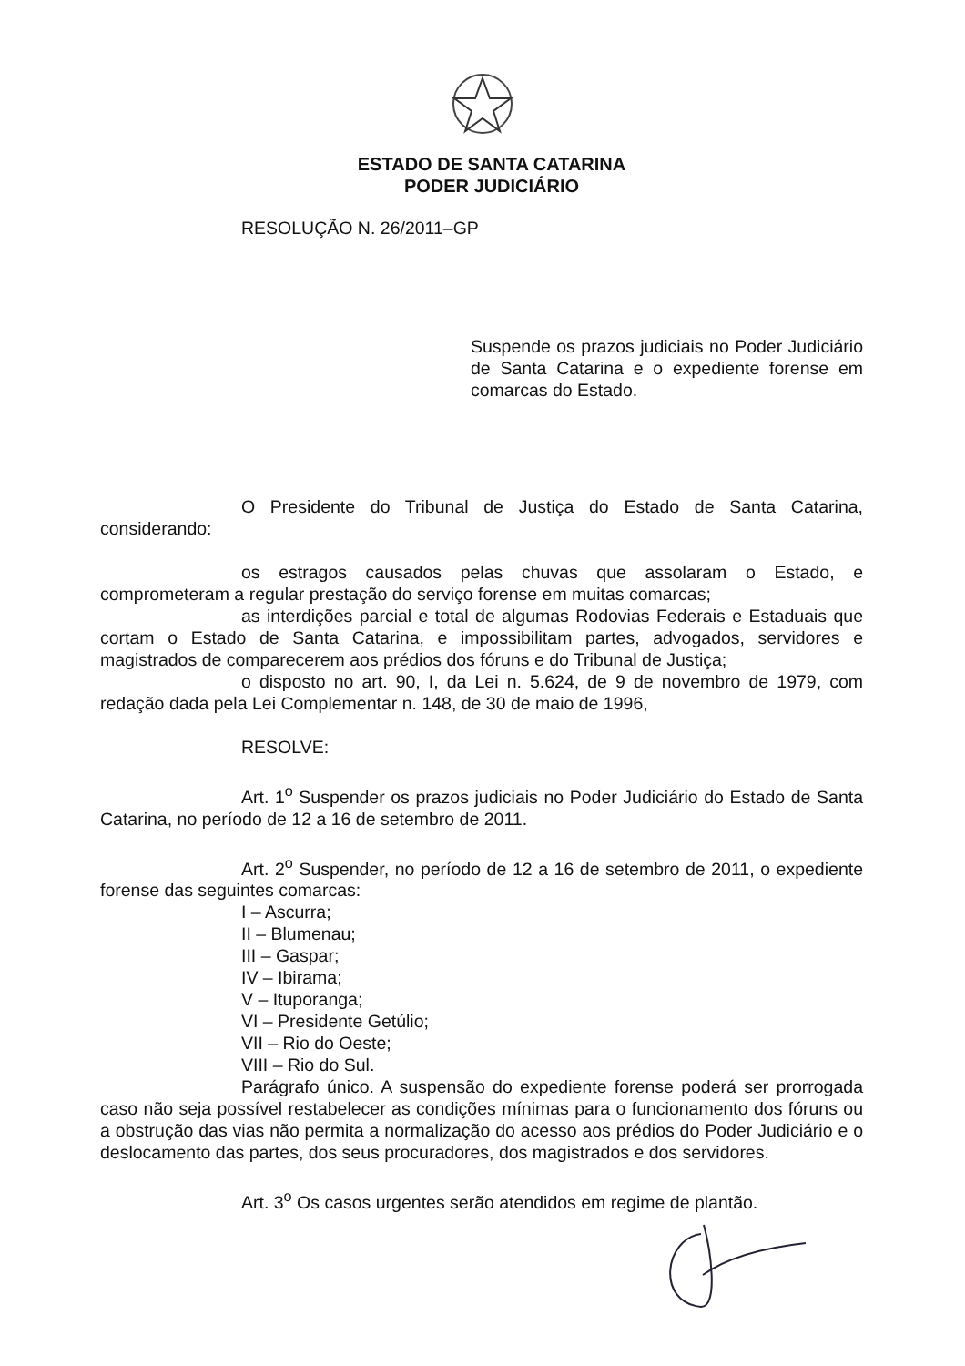ESTADO DE SANTA CATARINA
PODER JUDICIÁRIO
RESOLUÇÃO N. 26/2011–GP
Suspende os prazos judiciais no Poder Judiciário de Santa Catarina e o expediente forense em comarcas do Estado.
O Presidente do Tribunal de Justiça do Estado de Santa Catarina, considerando:
os estragos causados pelas chuvas que assolaram o Estado, e comprometeram a regular prestação do serviço forense em muitas comarcas;
as interdições parcial e total de algumas Rodovias Federais e Estaduais que cortam o Estado de Santa Catarina, e impossibilitam partes, advogados, servidores e magistrados de comparecerem aos prédios dos fóruns e do Tribunal de Justiça;
o disposto no art. 90, I, da Lei n. 5.624, de 9 de novembro de 1979, com redação dada pela Lei Complementar n. 148, de 30 de maio de 1996,
RESOLVE:
Art. 1<sup>o</sup> Suspender os prazos judiciais no Poder Judiciário do Estado de Santa Catarina, no período de 12 a 16 de setembro de 2011.
Art. 2<sup>o</sup> Suspender, no período de 12 a 16 de setembro de 2011, o expediente forense das seguintes comarcas:
I – Ascurra;
II – Blumenau;
III – Gaspar;
IV – Ibirama;
V – Ituporanga;
VI – Presidente Getúlio;
VII – Rio do Oeste;
VIII – Rio do Sul.
Parágrafo único. A suspensão do expediente forense poderá ser prorrogada caso não seja possível restabelecer as condições mínimas para o funcionamento dos fóruns ou a obstrução das vias não permita a normalização do acesso aos prédios do Poder Judiciário e o deslocamento das partes, dos seus procuradores, dos magistrados e dos servidores.
Art. 3<sup>o</sup> Os casos urgentes serão atendidos em regime de plantão.